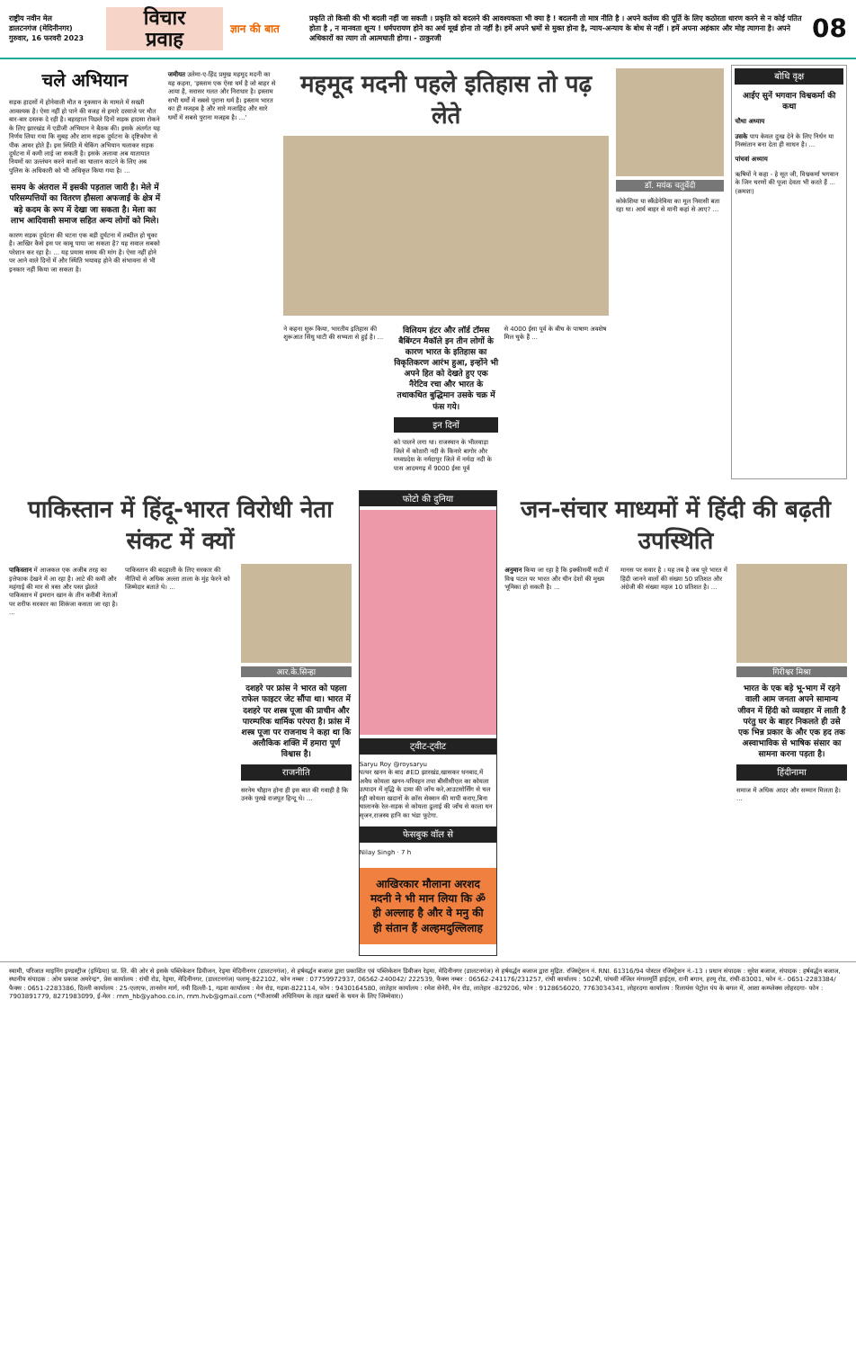राष्ट्रीय नवीन मेल
डालटनगंज (मेदिनीनगर)
गुरुवार, 16 फरवरी 2023
विचार
प्रवाह
ज्ञान की बात
प्रकृति तो किसी की भी बदली नहीं जा सकती । प्रकृति को बदलने की आवश्यकता भी क्या है ! बदलनी तो मात्र नीति है । अपने कर्तव्य की पूर्ति के लिए कठोरता धारण करने से न कोई पतित होता है , न मानवता शून्य ! धर्मपरायण होने का अर्थ मूर्ख होना तो नहीं है। हमें अपने भ्रमों से मुक्त होना है, न्याय-अन्याय के बोध से नहीं । हमें अपना अहंकार और मोह त्यागना है। अपने अधिकारों का त्याग तो आत्मघाती होगा। - ठाकुरजी
08
चले अभियान
सड़क हादसों में होनेवाली मौत व नुकसान के मामले में सख्ती आवश्यक है। ऐसा नहीं हो पाने की वजह से हमारे दरवाजे पर मौत बार-बार दस्तक दे रही है। बहरहाल पिछले दिनों सड़क हादसा रोकने के लिए झारखंड में एडीजी अभियान ने बैठक की। इसके अंतर्गत यह निर्णय लिया गया कि सुबह और शाम सड़क दुर्घटना के दृष्टिकोण से पीक आवर होते हैं। इस स्थिति में चेकिंग अभियान चलाकर सड़क दुर्घटना में कमी लाई जा सकती है। इसके अलावा अब यातायात नियमों का उल्लंघन करने वालों का चालान काटने के लिए अब पुलिस के अधिकारी को भी अधिकृत किया गया है। ...
समय के अंतराल में इसकी पड़ताल जारी है। मेले में परिसम्पत्तियों का वितरण हौसला अफजाई के क्षेत्र में बड़े कदम के रूप में देखा जा सकता है। मेला का लाभ आदिवासी समाज सहित अन्य लोगों को मिले।
कारण सड़क दुर्घटना की घटना एक बड़ी दुर्घटना में तब्दील हो चुका है। आखिर कैसे इस पर काबू पाया जा सकता है? यह सवाल सबको परेशान कर रहा है। ... यह प्रयास समय की मांग है। ऐसा नहीं होने पर आने वाले दिनों में और स्थिति भयावह होने की संभावना से भी इनकार नहीं किया जा सकता है।
जमीयत उलेमा-ए-हिंद प्रमुख महमूद मदनी का यह कहना, 'इस्लाम एक ऐसा धर्म है जो बाहर से आया है, सरासर गलत और निराधार है। इस्लाम सभी धर्मों में सबसे पुराना धर्म है। इस्लाम भारत का ही मजहब है और सारे मजाहिद और सारे धर्मों में सबसे पुराना मजहब है। ...'
महमूद मदनी पहले इतिहास तो पढ़ लेते
ने कहना शुरू किया, भारतीय इतिहास की शुरूआत सिंधु घाटी की सभ्यता से हुई है। ...
विलियम हंटर और लॉर्ड टॉमस बैबिंग्टन मैकॉले इन तीन लोगों के कारण भारत के इतिहास का विकृतिकरण आरंभ हुआ, इन्होंने भी अपने हित को देखते हुए एक नैरेटिव रचा और भारत के तथाकथित बुद्धिमान उसके चक्र में फंस गये।
इन दिनों
को पालने लगा था। राजस्थान के भीलवाड़ा जिले में कोठारी नदी के किनारे बागोर और मध्यप्रदेश के नर्मदापुर जिले में नर्मदा नदी के पास आदमगढ़ में 9000 ईसा पूर्व
से 4000 ईसा पूर्व के बीच के पाषाण अवशेष मिल चुके हैं ...
डॉ. मयंक चतुर्वेदी
कोकेशिया या स्कैंडेनेविया का मूल निवासी बता रहा था। आर्य बाहर से यानी कहां से आए? ...
बोधि वृक्ष
आईए सुनें भगवान विश्वकर्मा की कथा
चौथा अध्याय
उसके पाप केवल दुःख देने के लिए निर्धन या निस्संतान बना देता ही साधन है। ...
पांचवां अध्याय
ऋषियों ने कहा - हे सूत जी, विश्वकर्मा भगवान के जिन चरणों की पूजा देवता भी करते हैं ... (क्रमशः)
पाकिस्तान में हिंदू-भारत विरोधी नेता संकट में क्यों
पाकिस्तान में आजकल एक अजीब तरह का इत्तेफाक देखने में आ रहा है। आटे की कमी और महंगाई की मार से त्रस्त और पस्त झेलते पाकिस्तान में इमरान खान के तीन करीबी नेताओं पर शरीफ सरकार का शिकंजा कसता जा रहा है। ...
पाकिस्तान की बदहाली के लिए सरकार की नीतियों से अधिक अल्ला ताला के मुंह फेरने को जिम्मेदार बताते थे। ...
आर.के.सिन्हा
दशहरे पर फ्रांस ने भारत को पहला राफेल फाइटर जेट सौंपा था। भारत में दशहरे पर शस्त्र पूजा की प्राचीन और पारम्परिक धार्मिक परंपरा है। फ्रांस में शस्त्र पूजा पर राजनाथ ने कहा था कि अलौकिक शक्ति में हमारा पूर्ण विश्वास है।
राजनीति
सरनेम चौहान होना ही इस बात की गवाही है कि उनके पुरखे राजपूत हिन्दू थे। ...
फोटो की दुनिया
ट्वीट-ट्वीट
Saryu Roy @roysaryu
पत्थर खनन के बाद #ED झारखंड,खासकर धनबाद,में अवैध कोयला खनन-परिवहन तथा बीसीसीएल का कोयला उत्पादन में वृद्धि के दावा की जाँच करे,आउटसोर्सिंग से चल रही कोयला खदानों के क्रॉस सेक्शन की मापी कराए,बिना चालानके रेल-सड़क से कोयला ढुलाई की जाँच से काला धन सृजन,राजस्व हानि का भंडा फूटेगा.
फेसबुक वॉल से
Nilay Singh · 7 h
आखिरकार मौलाना अरशद मदनी ने भी मान लिया कि ॐ ही अल्लाह है और वे मनु की ही संतान हैं अल्हमदुल्लिलाह
जन-संचार माध्यमों में हिंदी की बढ़ती उपस्थिति
अनुमान किया जा रहा है कि इक्कीसवीं सदी में विश्व पटल पर भारत और चीन देशों की मुख्य भूमिका हो सकती है। ...
मानस पर सवार है । यह तब है जब पूरे भारत में हिंदी जानने वालों की संख्या 50 प्रतिशत और अंग्रेजी की संख्या महज 10 प्रतिशत है। ...
गिरीश्वर मिश्रा
भारत के एक बड़े भू-भाग में रहने वाली आम जनता अपने सामान्य जीवन में हिंदी को व्यवहार में लाती है परंतु घर के बाहर निकलते ही उसे एक भिन्न प्रकार के और एक हद तक अस्वाभाविक से भाषिक संसार का सामना करना पड़ता है।
हिंदीनामा
समाज में अधिक आदर और सम्मान मिलता है। ...
स्वामी, परिजात माइनिंग इण्डस्ट्रीज (इण्डिया) प्रा. लि. की ओर से इसके पब्लिकेशन डिवीजन, रेड्मा मेदिनीनगर (डालटनगंज), से हर्षवर्द्धन बजाज द्वारा प्रकाशित एवं पब्लिकेशन डिवीजन रेड्मा, मेदिनीनगर (डालटनगंज) से हर्षवर्द्धन बजाज द्वारा मुद्रित. रजिस्ट्रेशन नं. RNI. 61316/94 पोस्टल रजिस्ट्रेशन नं.-13 । प्रधान संपादक : सुरेश बजाज, संपादक : हर्षवर्द्धन बजाज, स्थानीय संपादक : ओम प्रकाश अमरेन्द्र*, प्रेस कार्यालय : रांची रोड, रेड्मा, मेदिनीनगर, (डालटनगंज) पलामू-822102, फोन नम्बर : 07759972937, 06562-240042/ 222539, फैक्स नम्बर : 06562-241176/231257, रांची कार्यालय : 502बी, पांचवी मंजिल मंगलमूर्ति हाईट्स, रानी बगान, हरमू रोड, रांची-83001, फोन नं.- 0651-2283384/ फैक्स : 0651-2283386, दिल्ली कार्यालय : 25-एलएफ, तानसेन मार्ग, नयी दिल्ली-1, गढ़वा कार्यालय : मेन रोड, गढ़वा-822114, फोन : 9430164580, लातेहार कार्यालय : रमेश सेनेरी, मेन रोड, लातेहार -829206, फोन : 9128656020, 7763034341, लोहरदगा कार्यालय : रिलायंस पेट्रोल पंप के बगल में, आशा कम्प्लेक्स लोहरदगा- फोन : 7903891779, 8271983099, ई-मेल : rnm_hb@yahoo.co.in, rnm.hvb@gmail.com (*पीआरबी अधिनियम के तहत खबरों के चयन के लिए जिम्मेवार।)